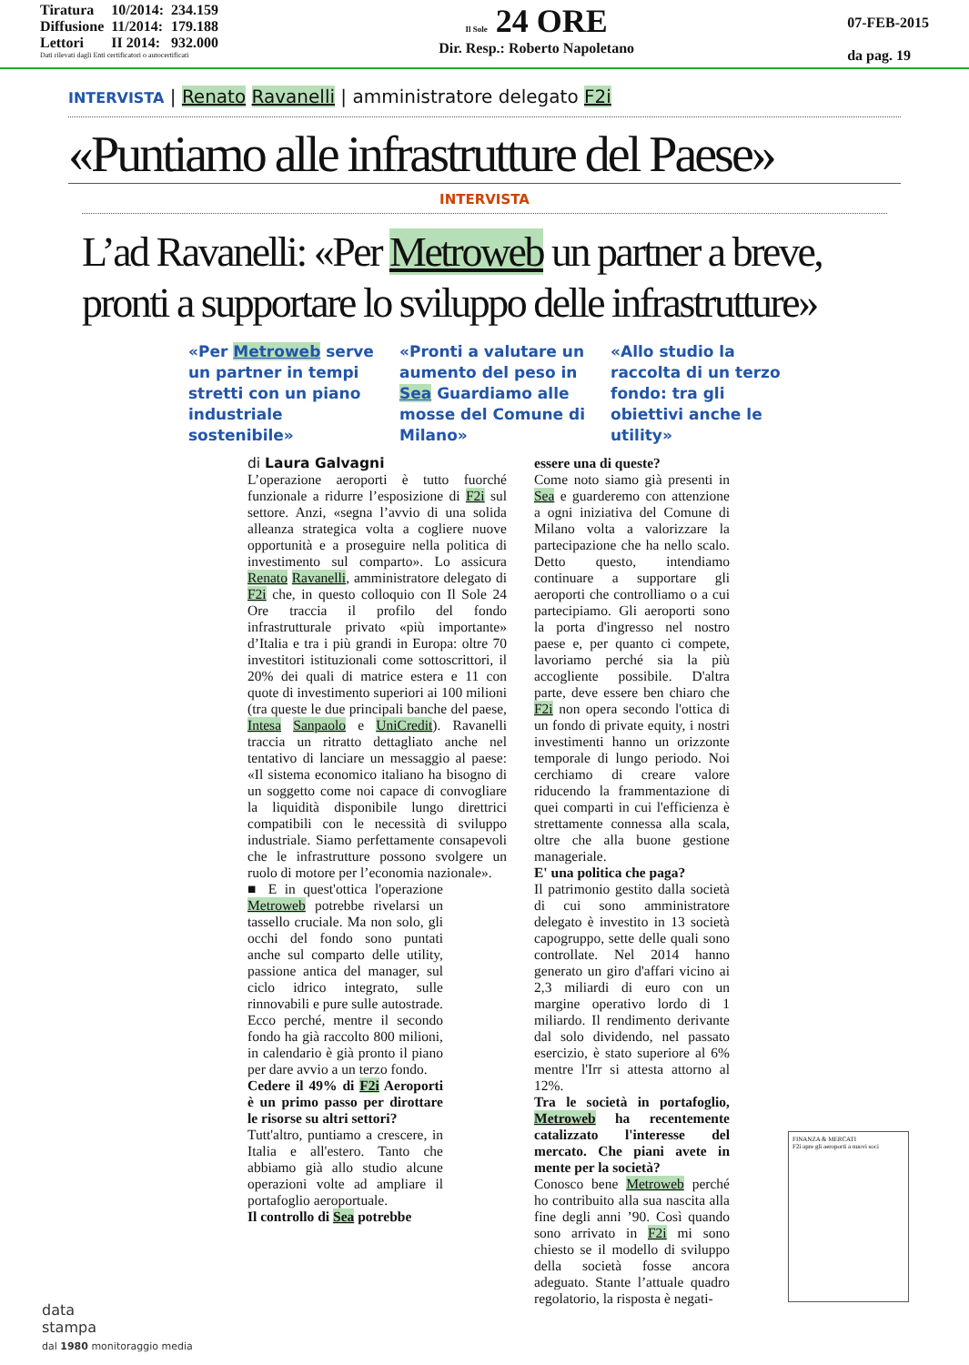| Tiratura | 10/2014: | 234.159 |
| Diffusione | 11/2014: | 179.188 |
| Lettori | II 2014: | 932.000 |
Dati rilevati dagli Enti certificatori o autocertificati
Il Sole 24 ORE
Dir. Resp.: Roberto Napoletano
07-FEB-2015
da pag. 19
INTERVISTA | Renato Ravanelli | amministratore delegato F2i
«Puntiamo alle infrastrutture del Paese»
INTERVISTA
L’ad Ravanelli: «Per Metroweb un partner a breve, pronti a supportare lo sviluppo delle infrastrutture»
«Per Metroweb serve un partner in tempi stretti con un piano industriale sostenibile»
«Pronti a valutare un aumento del peso in Sea Guardiamo alle mosse del Comune di Milano»
«Allo studio la raccolta di un terzo fondo: tra gli obiettivi anche le utility»
di Laura Galvagni
L’operazione aeroporti è tutto fuorché funzionale a ridurre l’esposizione di F2i sul settore. Anzi, «segna l’avvio di una solida alleanza strategica volta a cogliere nuove opportunità e a proseguire nella politica di investimento sul comparto». Lo assicura Renato Ravanelli, amministratore delegato di F2i che, in questo colloquio con Il Sole 24 Ore traccia il profilo del fondo infrastrutturale privato «più importante» d’Italia e tra i più grandi in Europa: oltre 70 investitori istituzionali come sottoscrittori, il 20% dei quali di matrice estera e 11 con quote di investimento superiori ai 100 milioni (tra queste le due principali banche del paese, Intesa Sanpaolo e UniCredit). Ravanelli traccia un ritratto dettagliato anche nel tentativo di lanciare un messaggio al paese: «Il sistema economico italiano ha bisogno di un soggetto come noi capace di convogliare la liquidità disponibile lungo direttrici compatibili con le necessità di sviluppo industriale. Siamo perfettamente consapevoli che le infrastrutture possono svolgere un ruolo di motore per l’economia nazionale».
■ E in quest'ottica l'operazione Metroweb potrebbe rivelarsi un tassello cruciale. Ma non solo, gli occhi del fondo sono puntati anche sul comparto delle utility, passione antica del manager, sul ciclo idrico integrato, sulle rinnovabili e pure sulle autostrade. Ecco perché, mentre il secondo fondo ha già raccolto 800 milioni, in calendario è già pronto il piano per dare avvio a un terzo fondo.
Cedere il 49% di F2i Aeroporti è un primo passo per dirottare le risorse su altri settori?
Tutt'altro, puntiamo a crescere, in Italia e all'estero. Tanto che abbiamo già allo studio alcune operazioni volte ad ampliare il portafoglio aeroportuale.
Il controllo di Sea potrebbe
essere una di queste?
Come noto siamo già presenti in Sea e guarderemo con attenzione a ogni iniziativa del Comune di Milano volta a valorizzare la partecipazione che ha nello scalo. Detto questo, intendiamo continuare a supportare gli aeroporti che controlliamo o a cui partecipiamo. Gli aeroporti sono la porta d'ingresso nel nostro paese e, per quanto ci compete, lavoriamo perché sia la più accogliente possibile. D'altra parte, deve essere ben chiaro che F2i non opera secondo l'ottica di un fondo di private equity, i nostri investimenti hanno un orizzonte temporale di lungo periodo. Noi cerchiamo di creare valore riducendo la frammentazione di quei comparti in cui l'efficienza è strettamente connessa alla scala, oltre che alla buone gestione manageriale.
E' una politica che paga?
Il patrimonio gestito dalla società di cui sono amministratore delegato è investito in 13 società capogruppo, sette delle quali sono controllate. Nel 2014 hanno generato un giro d'affari vicino ai 2,3 miliardi di euro con un margine operativo lordo di 1 miliardo. Il rendimento derivante dal solo dividendo, nel passato esercizio, è stato superiore al 6% mentre l'Irr si attesta attorno al 12%.
Tra le società in portafoglio, Metroweb ha recentemente catalizzato l'interesse del mercato. Che piani avete in mente per la società?
Conosco bene Metroweb perché ho contribuito alla sua nascita alla fine degli anni ’90. Così quando sono arrivato in F2i mi sono chiesto se il modello di sviluppo della società fosse ancora adeguato. Stante l’attuale quadro regolatorio, la risposta è negati-
FINANZA & MERCATI
F2i apre gli aeroporti a nuovi soci
data
stampa
dal 1980 monitoraggio media